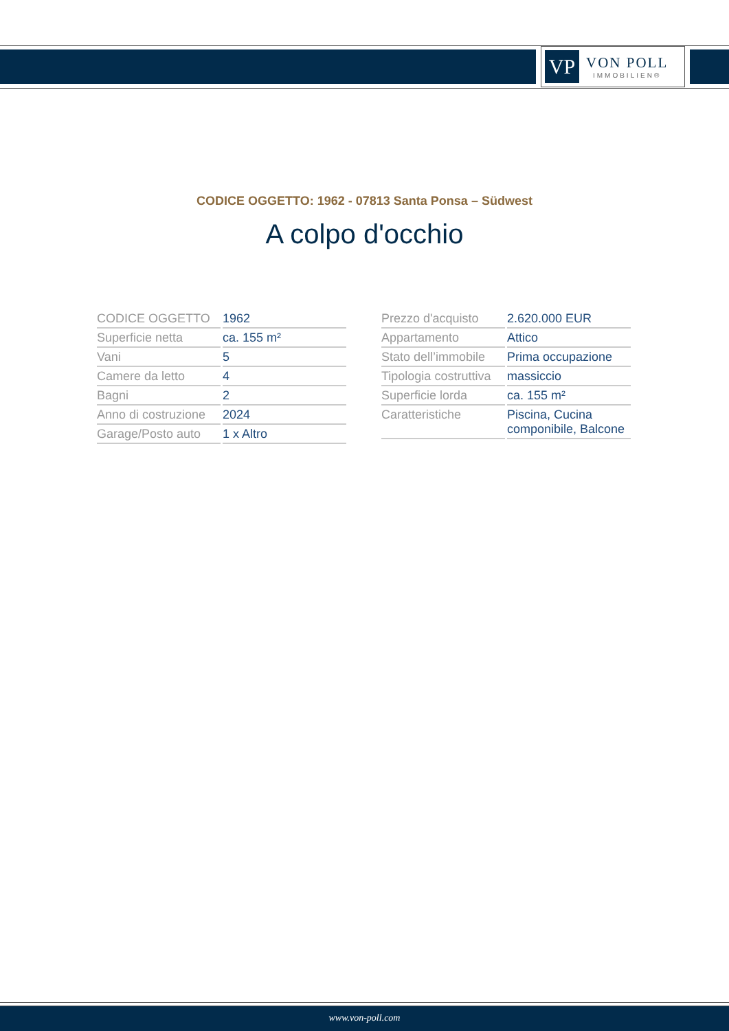VP
VON POLL
IMMOBILIEN®
CODICE OGGETTO: 1962 - 07813 Santa Ponsa – Südwest
A colpo d'occhio
| CODICE OGGETTO | 1962 |
| Superficie netta | ca. 155 m² |
| Vani | 5 |
| Camere da letto | 4 |
| Bagni | 2 |
| Anno di costruzione | 2024 |
| Garage/Posto auto | 1 x Altro |
| Prezzo d'acquisto | 2.620.000 EUR |
| Appartamento | Attico |
| Stato dell’immobile | Prima occupazione |
| Tipologia costruttiva | massiccio |
| Superficie lorda | ca. 155 m² |
| Caratteristiche | Piscina, Cucina componibile, Balcone |
www.von-poll.com